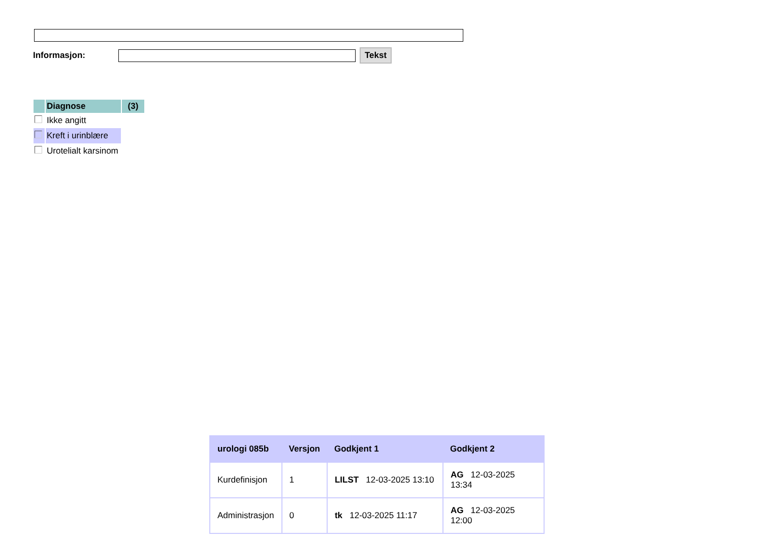Informasjon:
Tekst
| | Diagnose | (3) |
| --- | --- | --- |
| | Ikke angitt | |
| | Kreft i urinblære | |
| | Urotelialt karsinom | |
| urologi 085b | Versjon | Godkjent 1 | Godkjent 2 |
| --- | --- | --- | --- |
| Kurdefinisjon | 1 | LILST 12-03-2025 13:10 | AG 12-03-2025 13:34 |
| Administrasjon | 0 | tk 12-03-2025 11:17 | AG 12-03-2025 12:00 |